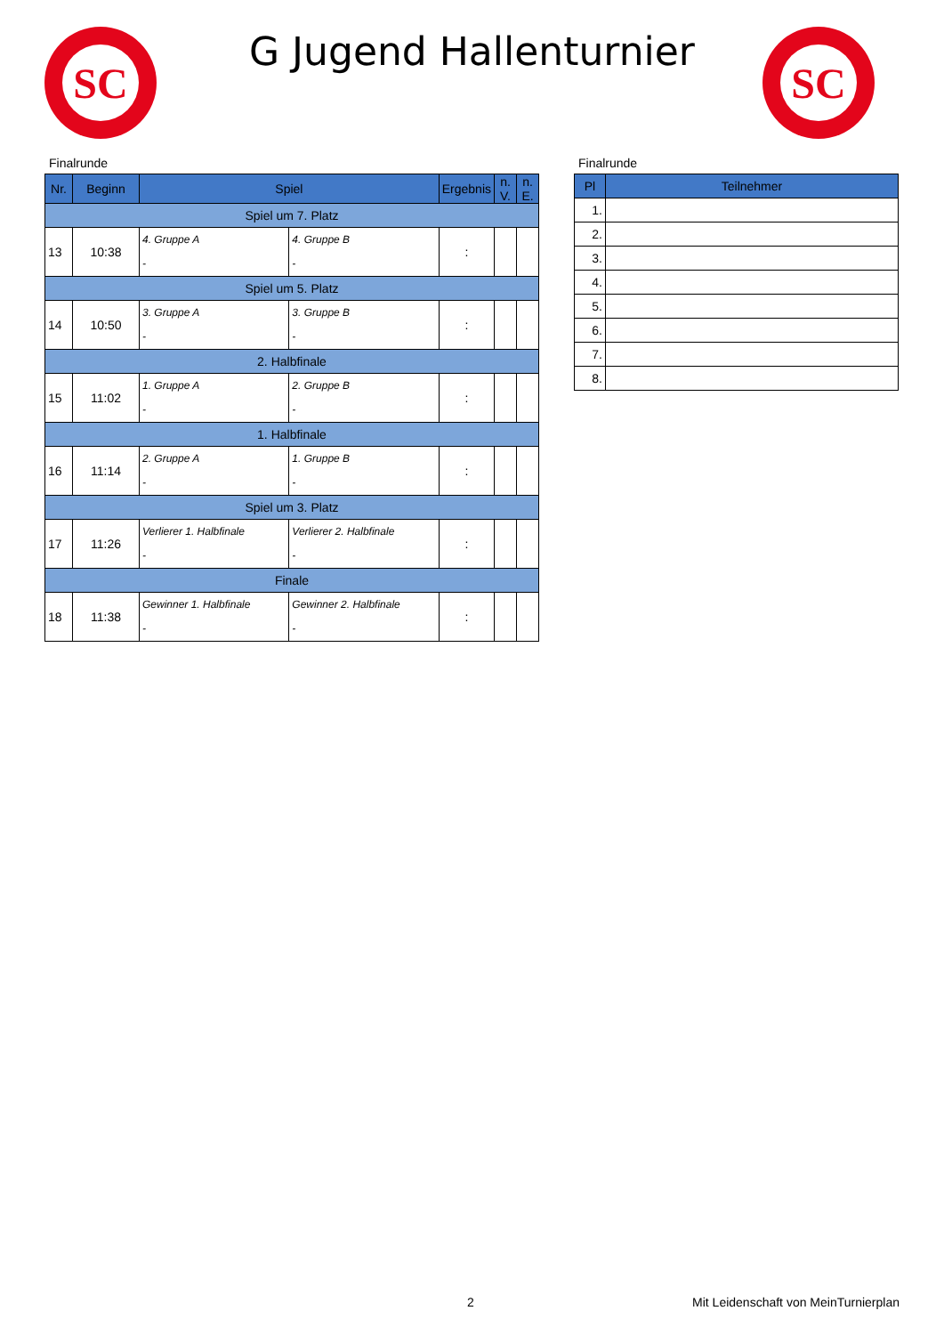SC SC
G Jugend Hallenturnier
Finalrunde
| Nr. | Beginn | Spiel | | Ergebnis | n. V. | n. E. |
| --- | --- | --- | --- | --- | --- | --- |
| Spiel um 7. Platz | | | | | | |
| 13 | 10:38 | 4. Gruppe A - | 4. Gruppe B - | : | | |
| Spiel um 5. Platz | | | | | | |
| 14 | 10:50 | 3. Gruppe A - | 3. Gruppe B - | : | | |
| 2. Halbfinale | | | | | | |
| 15 | 11:02 | 1. Gruppe A - | 2. Gruppe B - | : | | |
| 1. Halbfinale | | | | | | |
| 16 | 11:14 | 2. Gruppe A - | 1. Gruppe B - | : | | |
| Spiel um 3. Platz | | | | | | |
| 17 | 11:26 | Verlierer 1. Halbfinale - | Verlierer 2. Halbfinale - | : | | |
| Finale | | | | | | |
| 18 | 11:38 | Gewinner 1. Halbfinale - | Gewinner 2. Halbfinale - | : | | |
Finalrunde
| Pl | Teilnehmer |
| --- | --- |
| 1. | |
| 2. | |
| 3. | |
| 4. | |
| 5. | |
| 6. | |
| 7. | |
| 8. | |
2
Mit Leidenschaft von MeinTurnierplan